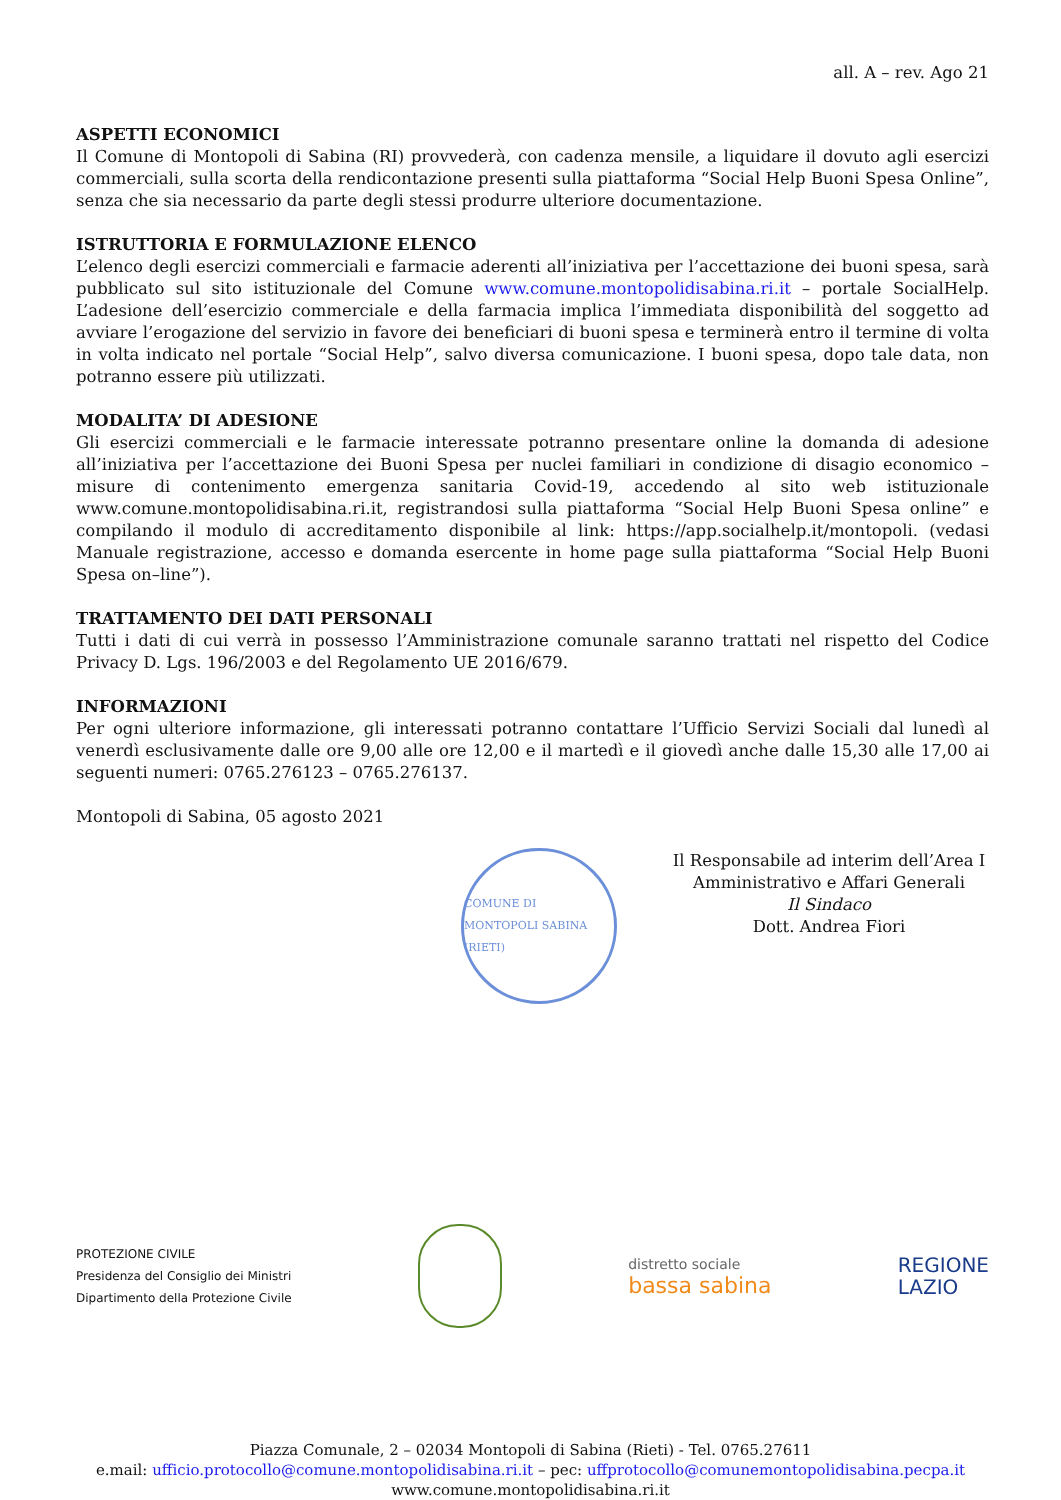all. A – rev. Ago 21
ASPETTI ECONOMICI
Il Comune di Montopoli di Sabina (RI) provvederà, con cadenza mensile, a liquidare il dovuto agli esercizi commerciali, sulla scorta della rendicontazione presenti sulla piattaforma “Social Help Buoni Spesa Online”, senza che sia necessario da parte degli stessi produrre ulteriore documentazione.
ISTRUTTORIA E FORMULAZIONE ELENCO
L’elenco degli esercizi commerciali e farmacie aderenti all’iniziativa per l’accettazione dei buoni spesa, sarà pubblicato sul sito istituzionale del Comune www.comune.montopolidisabina.ri.it – portale SocialHelp. L’adesione dell’esercizio commerciale e della farmacia implica l’immediata disponibilità del soggetto ad avviare l’erogazione del servizio in favore dei beneficiari di buoni spesa e terminerà entro il termine di volta in volta indicato nel portale “Social Help”, salvo diversa comunicazione. I buoni spesa, dopo tale data, non potranno essere più utilizzati.
MODALITA’ DI ADESIONE
Gli esercizi commerciali e le farmacie interessate potranno presentare online la domanda di adesione all’iniziativa per l’accettazione dei Buoni Spesa per nuclei familiari in condizione di disagio economico – misure di contenimento emergenza sanitaria Covid-19, accedendo al sito web istituzionale www.comune.montopolidisabina.ri.it, registrandosi sulla piattaforma “Social Help Buoni Spesa online” e compilando il modulo di accreditamento disponibile al link: https://app.socialhelp.it/montopoli. (vedasi Manuale registrazione, accesso e domanda esercente in home page sulla piattaforma “Social Help Buoni Spesa on–line”).
TRATTAMENTO DEI DATI PERSONALI
Tutti i dati di cui verrà in possesso l’Amministrazione comunale saranno trattati nel rispetto del Codice Privacy D. Lgs. 196/2003 e del Regolamento UE 2016/679.
INFORMAZIONI
Per ogni ulteriore informazione, gli interessati potranno contattare l’Ufficio Servizi Sociali dal lunedì al venerdì esclusivamente dalle ore 9,00 alle ore 12,00 e il martedì e il giovedì anche dalle 15,30 alle 17,00 ai seguenti numeri: 0765.276123 – 0765.276137.
Montopoli di Sabina, 05 agosto 2021
Il Responsabile ad interim dell’Area I
Amministrativo e Affari Generali
Il Sindaco
Dott. Andrea Fiori
COMUNE DI MONTOPOLI SABINA (RIETI)
PROTEZIONE CIVILE
Presidenza del Consiglio dei Ministri
Dipartimento della Protezione Civile
distretto sociale
bassa sabina
REGIONE
LAZIO
Piazza Comunale, 2 – 02034 Montopoli di Sabina (Rieti) - Tel. 0765.27611
e.mail: ufficio.protocollo@comune.montopolidisabina.ri.it – pec: uffprotocollo@comunemontopolidisabina.pecpa.it
www.comune.montopolidisabina.ri.it